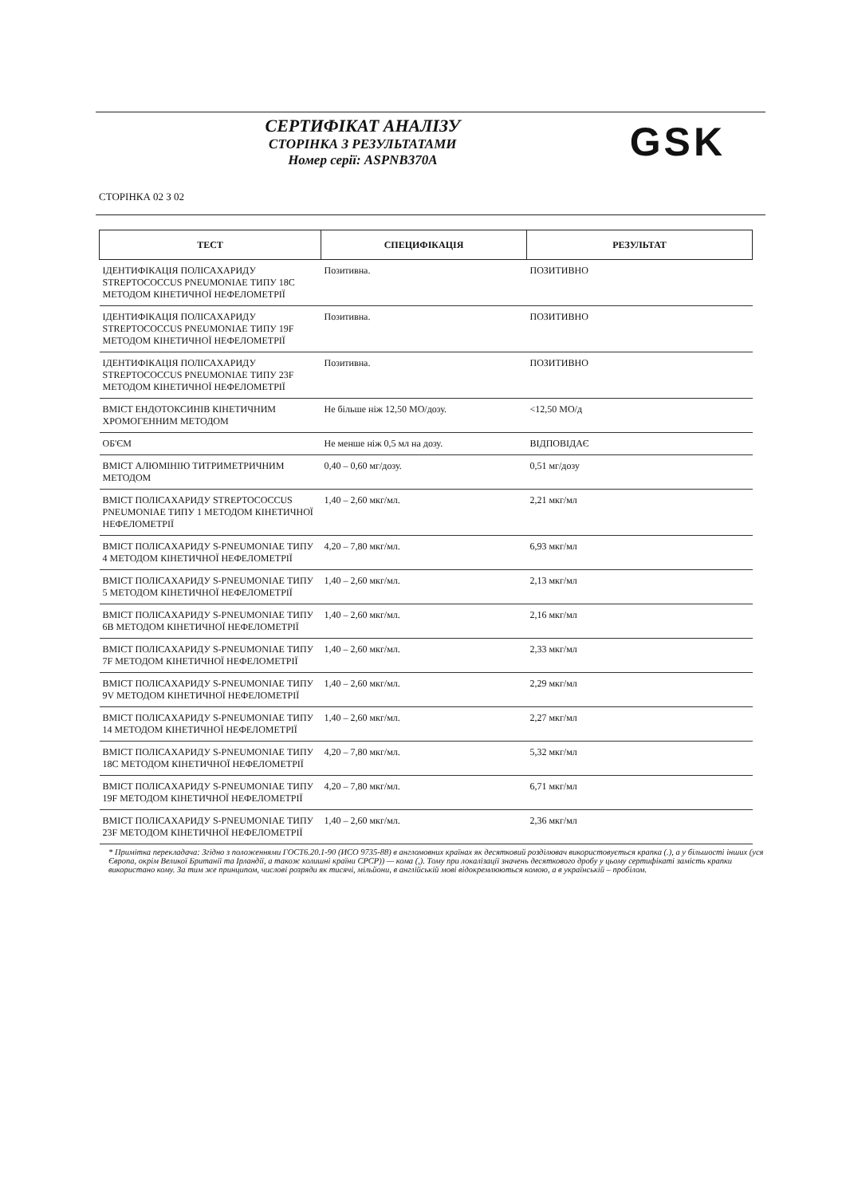СЕРТИФІКАТ АНАЛІЗУ
СТОРІНКА З РЕЗУЛЬТАТАМИ
Номер серії: ASPNB370A
GSK
СТОРІНКА 02 З 02
| ТЕСТ | СПЕЦИФІКАЦІЯ | РЕЗУЛЬТАТ |
| --- | --- | --- |
| ІДЕНТИФІКАЦІЯ ПОЛІСАХАРИДУ STREPTOCOCCUS PNEUMONIAE ТИПУ 18C МЕТОДОМ КІНЕТИЧНОЇ НЕФЕЛОМЕТРІЇ | Позитивна. | ПОЗИТИВНО |
| ІДЕНТИФІКАЦІЯ ПОЛІСАХАРИДУ STREPTOCOCCUS PNEUMONIAE ТИПУ 19F МЕТОДОМ КІНЕТИЧНОЇ НЕФЕЛОМЕТРІЇ | Позитивна. | ПОЗИТИВНО |
| ІДЕНТИФІКАЦІЯ ПОЛІСАХАРИДУ STREPTOCOCCUS PNEUMONIAE ТИПУ 23F МЕТОДОМ КІНЕТИЧНОЇ НЕФЕЛОМЕТРІЇ | Позитивна. | ПОЗИТИВНО |
| ВМІСТ ЕНДОТОКСИНІВ КІНЕТИЧНИМ ХРОМОГЕННИМ МЕТОДОМ | Не більше ніж 12,50 МО/дозу. | <12,50 МО/д |
| ОБ'ЄМ | Не менше ніж 0,5 мл на дозу. | ВІДПОВІДАЄ |
| ВМІСТ АЛЮМІНІЮ ТИТРИМЕТРИЧНИМ МЕТОДОМ | 0,40 – 0,60 мг/дозу. | 0,51 мг/дозу |
| ВМІСТ ПОЛІСАХАРИДУ STREPTOCOCCUS PNEUMONIAE ТИПУ 1 МЕТОДОМ КІНЕТИЧНОЇ НЕФЕЛОМЕТРІЇ | 1,40 – 2,60 мкг/мл. | 2,21 мкг/мл |
| ВМІСТ ПОЛІСАХАРИДУ S-PNEUMONIAE ТИПУ 4 МЕТОДОМ КІНЕТИЧНОЇ НЕФЕЛОМЕТРІЇ | 4,20 – 7,80 мкг/мл. | 6,93 мкг/мл |
| ВМІСТ ПОЛІСАХАРИДУ S-PNEUMONIAE ТИПУ 5 МЕТОДОМ КІНЕТИЧНОЇ НЕФЕЛОМЕТРІЇ | 1,40 – 2,60 мкг/мл. | 2,13 мкг/мл |
| ВМІСТ ПОЛІСАХАРИДУ S-PNEUMONIAE ТИПУ 6B МЕТОДОМ КІНЕТИЧНОЇ НЕФЕЛОМЕТРІЇ | 1,40 – 2,60 мкг/мл. | 2,16 мкг/мл |
| ВМІСТ ПОЛІСАХАРИДУ S-PNEUMONIAE ТИПУ 7F МЕТОДОМ КІНЕТИЧНОЇ НЕФЕЛОМЕТРІЇ | 1,40 – 2,60 мкг/мл. | 2,33 мкг/мл |
| ВМІСТ ПОЛІСАХАРИДУ S-PNEUMONIAE ТИПУ 9V МЕТОДОМ КІНЕТИЧНОЇ НЕФЕЛОМЕТРІЇ | 1,40 – 2,60 мкг/мл. | 2,29 мкг/мл |
| ВМІСТ ПОЛІСАХАРИДУ S-PNEUMONIAE ТИПУ 14 МЕТОДОМ КІНЕТИЧНОЇ НЕФЕЛОМЕТРІЇ | 1,40 – 2,60 мкг/мл. | 2,27 мкг/мл |
| ВМІСТ ПОЛІСАХАРИДУ S-PNEUMONIAE ТИПУ 18C МЕТОДОМ КІНЕТИЧНОЇ НЕФЕЛОМЕТРІЇ | 4,20 – 7,80 мкг/мл. | 5,32 мкг/мл |
| ВМІСТ ПОЛІСАХАРИДУ S-PNEUMONIAE ТИПУ 19F МЕТОДОМ КІНЕТИЧНОЇ НЕФЕЛОМЕТРІЇ | 4,20 – 7,80 мкг/мл. | 6,71 мкг/мл |
| ВМІСТ ПОЛІСАХАРИДУ S-PNEUMONIAE ТИПУ 23F МЕТОДОМ КІНЕТИЧНОЇ НЕФЕЛОМЕТРІЇ | 1,40 – 2,60 мкг/мл. | 2,36 мкг/мл |
* Примітка перекладача: Згідно з положеннями ГОСТ6.20.1-90 (ИСО 9735-88) в англомовних країнах як десятковий розділювач використовується крапка (.), а у більшості інших (уся Європа, окрім Великої Британії та Ірландії, а також колишні країни СРСР)) — кома (,). Тому при локалізації значень десяткового дробу у цьому сертифікаті замість крапки використано кому. За тим же принципом, числові розряди як тисячі, мільйони, в англійській мові відокремлюються комою, а в українській – пробілом.